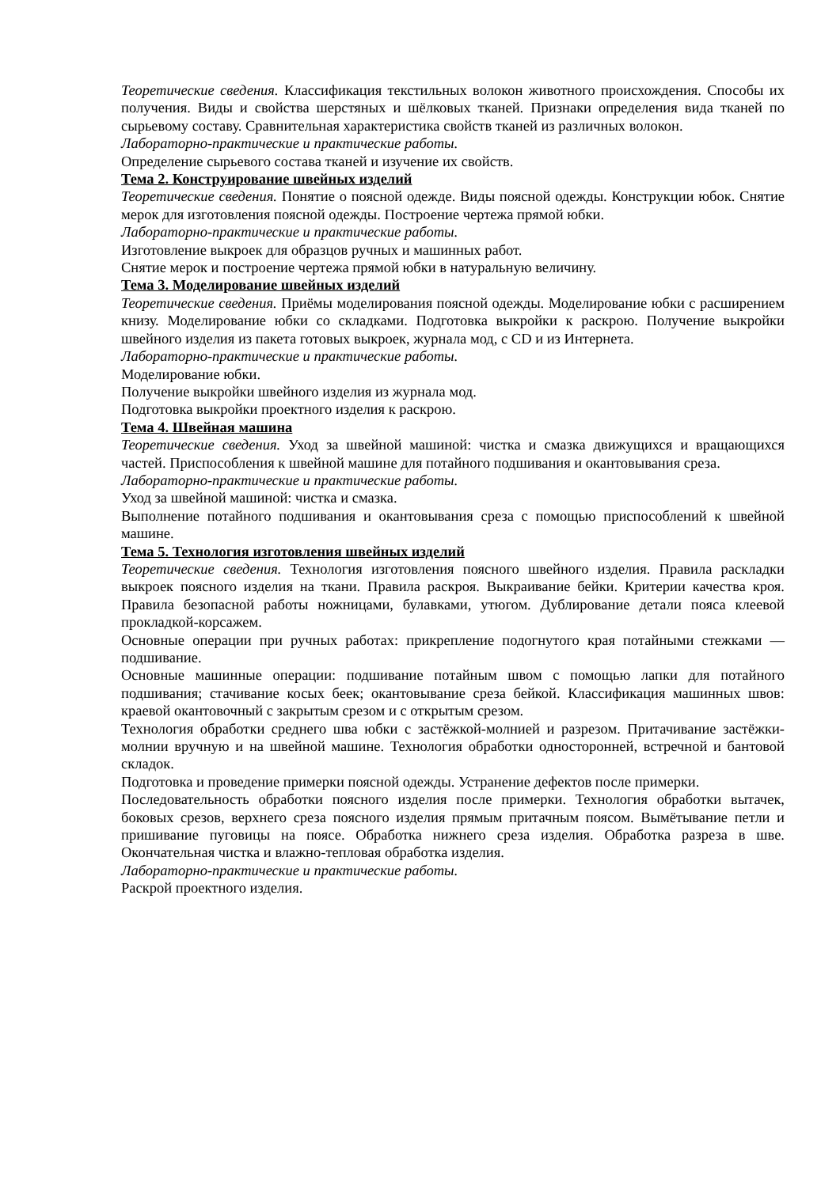Теоретические сведения. Классификация текстильных волокон животного происхождения. Способы их получения. Виды и свойства шерстяных и шёлковых тканей. Признаки определения вида тканей по сырьевому составу. Сравнительная характеристика свойств тканей из различных волокон.
Лабораторно-практические и практические работы.
Определение сырьевого состава тканей и изучение их свойств.
Тема 2. Конструирование швейных изделий
Теоретические сведения. Понятие о поясной одежде. Виды поясной одежды. Конструкции юбок. Снятие мерок для изготовления поясной одежды. Построение чертежа прямой юбки.
Лабораторно-практические и практические работы.
Изготовление выкроек для образцов ручных и машинных работ.
Снятие мерок и построение чертежа прямой юбки в натуральную величину.
Тема 3. Моделирование швейных изделий
Теоретические сведения. Приёмы моделирования поясной одежды. Моделирование юбки с расширением книзу. Моделирование юбки со складками. Подготовка выкройки к раскрою. Получение выкройки швейного изделия из пакета готовых выкроек, журнала мод, с CD и из Интернета.
Лабораторно-практические и практические работы.
Моделирование юбки.
Получение выкройки швейного изделия из журнала мод.
Подготовка выкройки проектного изделия к раскрою.
Тема 4. Швейная машина
Теоретические сведения. Уход за швейной машиной: чистка и смазка движущихся и вращающихся частей. Приспособления к швейной машине для потайного подшивания и окантовывания среза.
Лабораторно-практические и практические работы.
Уход за швейной машиной: чистка и смазка.
Выполнение потайного подшивания и окантовывания среза с помощью приспособлений к швейной машине.
Тема 5. Технология изготовления швейных изделий
Теоретические сведения. Технология изготовления поясного швейного изделия. Правила раскладки выкроек поясного изделия на ткани. Правила раскроя. Выкраивание бейки. Критерии качества кроя. Правила безопасной работы ножницами, булавками, утюгом. Дублирование детали пояса клеевой прокладкой-корсажем.
Основные операции при ручных работах: прикрепление подогнутого края потайными стежками — подшивание.
Основные машинные операции: подшивание потайным швом с помощью лапки для потайного подшивания; стачивание косых беек; окантовывание среза бейкой. Классификация машинных швов: краевой окантовочный с закрытым срезом и с открытым срезом.
Технология обработки среднего шва юбки с застёжкой-молнией и разрезом. Притачивание застёжки-молнии вручную и на швейной машине. Технология обработки односторонней, встречной и бантовой складок.
Подготовка и проведение примерки поясной одежды. Устранение дефектов после примерки.
Последовательность обработки поясного изделия после примерки. Технология обработки вытачек, боковых срезов, верхнего среза поясного изделия прямым притачным поясом. Вымётывание петли и пришивание пуговицы на поясе. Обработка нижнего среза изделия. Обработка разреза в шве. Окончательная чистка и влажно-тепловая обработка изделия.
Лабораторно-практические и практические работы.
Раскрой проектного изделия.